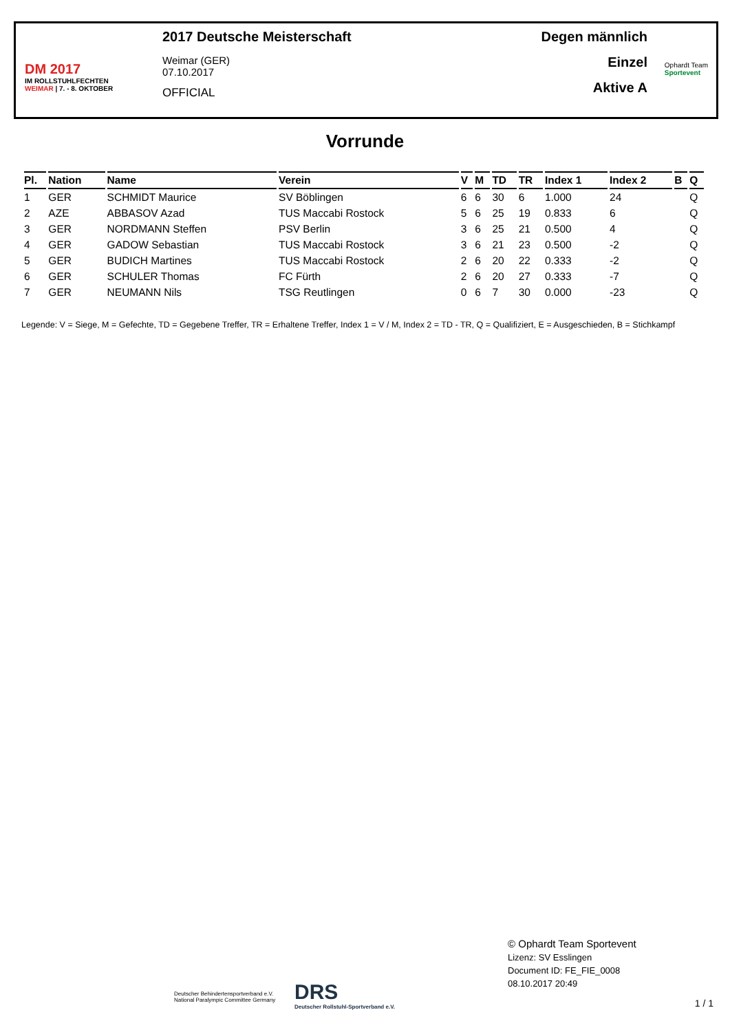DM 2017
IM ROLLSTUHLFECHTEN
WEIMAR | 7. - 8. OKTOBER
2017 Deutsche Meisterschaft
Weimar (GER)
07.10.2017
OFFICIAL
Degen männlich
Einzel
Aktive A
Ophardt Team
Sportevent
Vorrunde
| Pl. | Nation | Name | Verein | V | M | TD | TR | Index 1 | Index 2 | B | Q |
| --- | --- | --- | --- | --- | --- | --- | --- | --- | --- | --- | --- |
| 1 | GER | SCHMIDT Maurice | SV Böblingen | 6 | 6 | 30 | 6 | 1.000 | 24 | | Q |
| 2 | AZE | ABBASOV Azad | TUS Maccabi Rostock | 5 | 6 | 25 | 19 | 0.833 | 6 | | Q |
| 3 | GER | NORDMANN Steffen | PSV Berlin | 3 | 6 | 25 | 21 | 0.500 | 4 | | Q |
| 4 | GER | GADOW Sebastian | TUS Maccabi Rostock | 3 | 6 | 21 | 23 | 0.500 | -2 | | Q |
| 5 | GER | BUDICH Martines | TUS Maccabi Rostock | 2 | 6 | 20 | 22 | 0.333 | -2 | | Q |
| 6 | GER | SCHULER Thomas | FC Fürth | 2 | 6 | 20 | 27 | 0.333 | -7 | | Q |
| 7 | GER | NEUMANN Nils | TSG Reutlingen | 0 | 6 | 7 | 30 | 0.000 | -23 | | Q |
Legende: V = Siege, M = Gefechte, TD = Gegebene Treffer, TR = Erhaltene Treffer, Index 1 = V / M, Index 2 = TD - TR, Q = Qualifiziert, E = Ausgeschieden, B = Stichkampf
Deutscher Behindertensportverband e.V.
National Paralympic Committee Germany
DRS
Deutscher Rollstuhl-Sportverband e.V.
© Ophardt Team Sportevent
Lizenz: SV Esslingen
Document ID: FE_FIE_0008
08.10.2017 20:49
1 / 1